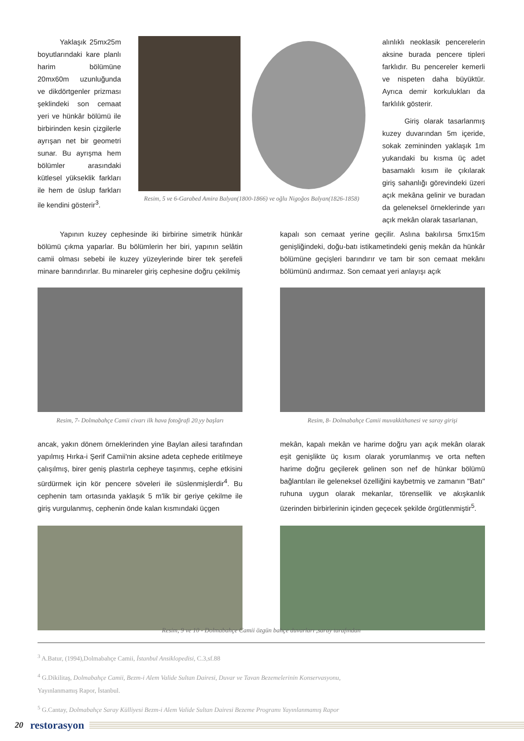Yaklaşık 25mx25m boyutlarındaki kare planlı harim bölümüne 20mx60m uzunluğunda ve dikdörtgenler prizması şeklindeki son cemaat yeri ve hünkâr bölümü ile birbirinden kesin çizgilerle ayrışan net bir geometri sunar. Bu ayrışma hem bölümler arasındaki kütlesel yükseklik farkları ile hem de üslup farkları ile kendini gösterir<sup>3</sup>.
Resim, 5 ve 6-Garabed Amira Balyan(1800-1866) ve oğlu Nigoğos Balyan(1826-1858)
alınlıklı neoklasik pencerelerin aksine burada pencere tipleri farklıdır. Bu pencereler kemerli ve nispeten daha büyüktür. Ayrıca demir korkulukları da farklılık gösterir.
Giriş olarak tasarlanmış kuzey duvarından 5m içeride, sokak zemininden yaklaşık 1m yukarıdaki bu kısma üç adet basamaklı kısım ile çıkılarak giriş sahanlığı görevindeki üzeri açık mekâna gelinir ve buradan da geleneksel örneklerinde yarı açık mekân olarak tasarlanan,
Yapının kuzey cephesinde iki birbirine simetrik hünkâr bölümü çıkma yaparlar. Bu bölümlerin her biri, yapının selâtin camii olması sebebi ile kuzey yüzeylerinde birer tek şerefeli minare barındırırlar. Bu minareler giriş cephesine doğru çekilmiş
Resim, 7- Dolmabahçe Camii civarı ilk hava fotoğrafi 20.yy başları
ancak, yakın dönem örneklerinden yine Baylan ailesi tarafından yapılmış Hırka-i Şerif Camii'nin aksine adeta cephede eritilmeye çalışılmış, birer geniş plastırla cepheye taşınmış, cephe etkisini sürdürmek için kör pencere söveleri ile süslenmişlerdir<sup>4</sup>. Bu cephenin tam ortasında yaklaşık 5 m'lik bir geriye çekilme ile giriş vurgulanmış, cephenin önde kalan kısmındaki üçgen
kapalı son cemaat yerine geçilir. Aslına bakılırsa 5mx15m genişliğindeki, doğu-batı istikametindeki geniş mekân da hünkâr bölümüne geçişleri barındırır ve tam bir son cemaat mekânı bölümünü andırmaz. Son cemaat yeri anlayışı açık
Resim, 8- Dolmabahçe Camii muvakkithanesi ve saray girişi
mekân, kapalı mekân ve harime doğru yarı açık mekân olarak eşit genişlikte üç kısım olarak yorumlanmış ve orta neften harime doğru geçilerek gelinen son nef de hünkar bölümü bağlantıları ile geleneksel özelliğini kaybetmiş ve zamanın "Batı" ruhuna uygun olarak mekanlar, törensellik ve akışkanlık üzerinden birbirlerinin içinden geçecek şekilde örgütlenmiştir<sup>5</sup>.
Resim, 9 ve 10 - Dolmabahçe Camii özgün bahçe duvarları ,saray tarafından
<sup>3</sup> A.Batur, (1994),Dolmabahçe Camii, İstanbul Ansiklopedisi, C.3,sf.88
<sup>4</sup> G.Dikilitaş, Dolmabahçe Camii, Bezm-i Alem Valide Sultan Dairesi, Duvar ve Tavan Bezemelerinin Konservasyonu,
Yayınlanmamış Rapor, İstanbul.
<sup>5</sup> G.Cantay, Dolmabahçe Saray Külliyesi Bezm-i Alem Valide Sultan Dairesi Bezeme Programı Yayınlanmamış Rapor
20 restorasyon